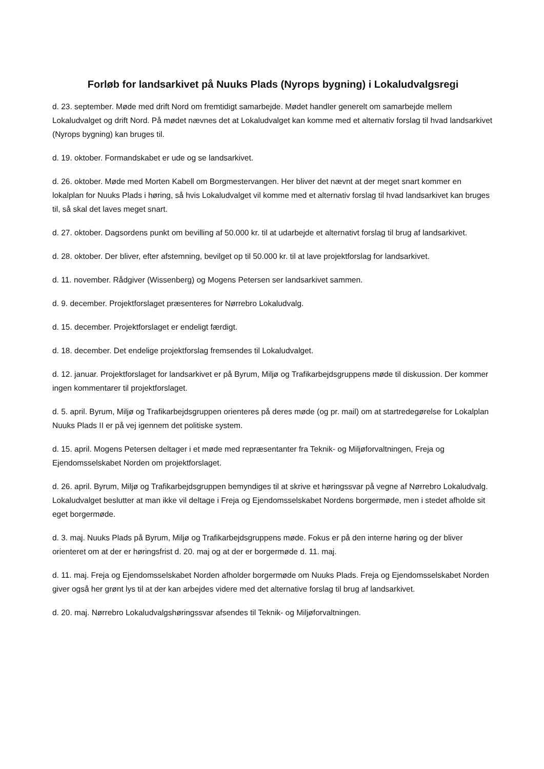Forløb for landsarkivet på Nuuks Plads (Nyrops bygning) i Lokaludvalgsregi
d. 23. september. Møde med drift Nord om fremtidigt samarbejde. Mødet handler generelt om samarbejde mellem Lokaludvalget og drift Nord. På mødet nævnes det at Lokaludvalget kan komme med et alternativ forslag til hvad landsarkivet (Nyrops bygning) kan bruges til.
d. 19. oktober. Formandskabet er ude og se landsarkivet.
d. 26. oktober. Møde med Morten Kabell om Borgmestervangen. Her bliver det nævnt at der meget snart kommer en lokalplan for Nuuks Plads i høring, så hvis Lokaludvalget vil komme med et alternativ forslag til hvad landsarkivet kan bruges til, så skal det laves meget snart.
d. 27. oktober. Dagsordens punkt om bevilling af 50.000 kr. til at udarbejde et alternativt forslag til brug af landsarkivet.
d. 28. oktober. Der bliver, efter afstemning, bevilget op til 50.000 kr. til at lave projektforslag for landsarkivet.
d. 11. november. Rådgiver (Wissenberg) og Mogens Petersen ser landsarkivet sammen.
d. 9. december. Projektforslaget præsenteres for Nørrebro Lokaludvalg.
d. 15. december. Projektforslaget er endeligt færdigt.
d. 18. december. Det endelige projektforslag fremsendes til Lokaludvalget.
d. 12. januar. Projektforslaget for landsarkivet er på Byrum, Miljø og Trafikarbejdsgruppens møde til diskussion. Der kommer ingen kommentarer til projektforslaget.
d. 5. april. Byrum, Miljø og Trafikarbejdsgruppen orienteres på deres møde (og pr. mail) om at startredegørelse for Lokalplan Nuuks Plads II er på vej igennem det politiske system.
d. 15. april. Mogens Petersen deltager i et møde med repræsentanter fra Teknik- og Miljøforvaltningen, Freja og Ejendomsselskabet Norden om projektforslaget.
d. 26. april. Byrum, Miljø og Trafikarbejdsgruppen bemyndiges til at skrive et høringssvar på vegne af Nørrebro Lokaludvalg. Lokaludvalget beslutter at man ikke vil deltage i Freja og Ejendomsselskabet Nordens borgermøde, men i stedet afholde sit eget borgermøde.
d. 3. maj. Nuuks Plads på Byrum, Miljø og Trafikarbejdsgruppens møde. Fokus er på den interne høring og der bliver orienteret om at der er høringsfrist d. 20. maj og at der er borgermøde d. 11. maj.
d. 11. maj. Freja og Ejendomsselskabet Norden afholder borgermøde om Nuuks Plads. Freja og Ejendomsselskabet Norden giver også her grønt lys til at der kan arbejdes videre med det alternative forslag til brug af landsarkivet.
d. 20. maj. Nørrebro Lokaludvalgshøringssvar afsendes til Teknik- og Miljøforvaltningen.